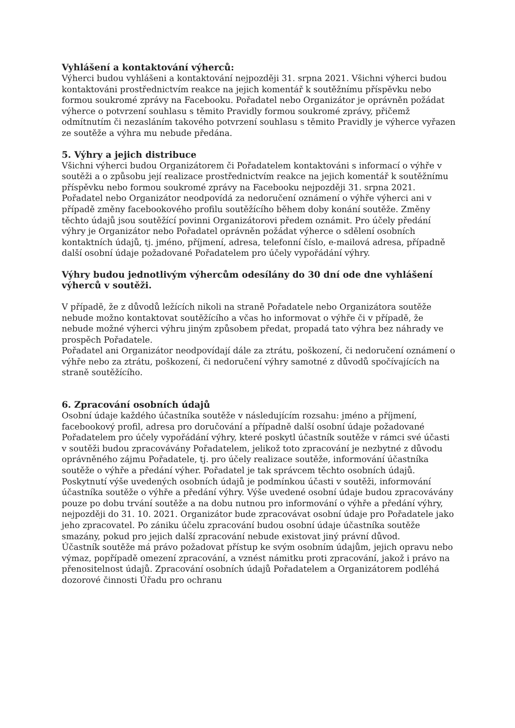Vyhlášení a kontaktování výherců:
Výherci budou vyhlášeni a kontaktování nejpozději 31. srpna 2021. Všichni výherci budou kontaktováni prostřednictvím reakce na jejich komentář k soutěžnímu příspěvku nebo formou soukromé zprávy na Facebooku. Pořadatel nebo Organizátor je oprávněn požádat výherce o potvrzení souhlasu s těmito Pravidly formou soukromé zprávy, přičemž odmítnutím či nezasláním takového potvrzení souhlasu s těmito Pravidly je výherce vyřazen ze soutěže a výhra mu nebude předána.
5. Výhry a jejich distribuce
Všichni výherci budou Organizátorem či Pořadatelem kontaktováni s informací o výhře v soutěži a o způsobu její realizace prostřednictvím reakce na jejich komentář k soutěžnímu příspěvku nebo formou soukromé zprávy na Facebooku nejpozději 31. srpna 2021. Pořadatel nebo Organizátor neodpovídá za nedoručení oznámení o výhře výherci ani v případě změny facebookového profilu soutěžícího během doby konání soutěže. Změny těchto údajů jsou soutěžící povinni Organizátorovi předem oznámit. Pro účely předání výhry je Organizátor nebo Pořadatel oprávněn požádat výherce o sdělení osobních kontaktních údajů, tj. jméno, příjmení, adresa, telefonní číslo, e-mailová adresa, případně další osobní údaje požadované Pořadatelem pro účely vypořádání výhry.
Výhry budou jednotlivým výhercům odesílány do 30 dní ode dne vyhlášení výherců v soutěži.
V případě, že z důvodů ležících nikoli na straně Pořadatele nebo Organizátora soutěže nebude možno kontaktovat soutěžícího a včas ho informovat o výhře či v případě, že nebude možné výherci výhru jiným způsobem předat, propadá tato výhra bez náhrady ve prospěch Pořadatele.
Pořadatel ani Organizátor neodpovídají dále za ztrátu, poškození, či nedoručení oznámení o výhře nebo za ztrátu, poškození, či nedoručení výhry samotné z důvodů spočívajících na straně soutěžícího.
6. Zpracování osobních údajů
Osobní údaje každého účastníka soutěže v následujícím rozsahu: jméno a příjmení, facebookový profil, adresa pro doručování a případně další osobní údaje požadované Pořadatelem pro účely vypořádání výhry, které poskytl účastník soutěže v rámci své účasti v soutěži budou zpracovávány Pořadatelem, jelikož toto zpracování je nezbytné z důvodu oprávněného zájmu Pořadatele, tj. pro účely realizace soutěže, informování účastníka soutěže o výhře a předání výher. Pořadatel je tak správcem těchto osobních údajů.
Poskytnutí výše uvedených osobních údajů je podmínkou účasti v soutěži, informování účastníka soutěže o výhře a předání výhry. Výše uvedené osobní údaje budou zpracovávány pouze po dobu trvání soutěže a na dobu nutnou pro informování o výhře a předání výhry, nejpozději do 31. 10. 2021. Organizátor bude zpracovávat osobní údaje pro Pořadatele jako jeho zpracovatel. Po zániku účelu zpracování budou osobní údaje účastníka soutěže smazány, pokud pro jejich další zpracování nebude existovat jiný právní důvod.
Účastník soutěže má právo požadovat přístup ke svým osobním údajům, jejich opravu nebo výmaz, popřípadě omezení zpracování, a vznést námitku proti zpracování, jakož i právo na přenositelnost údajů. Zpracování osobních údajů Pořadatelem a Organizátorem podléhá dozorové činnosti Úřadu pro ochranu